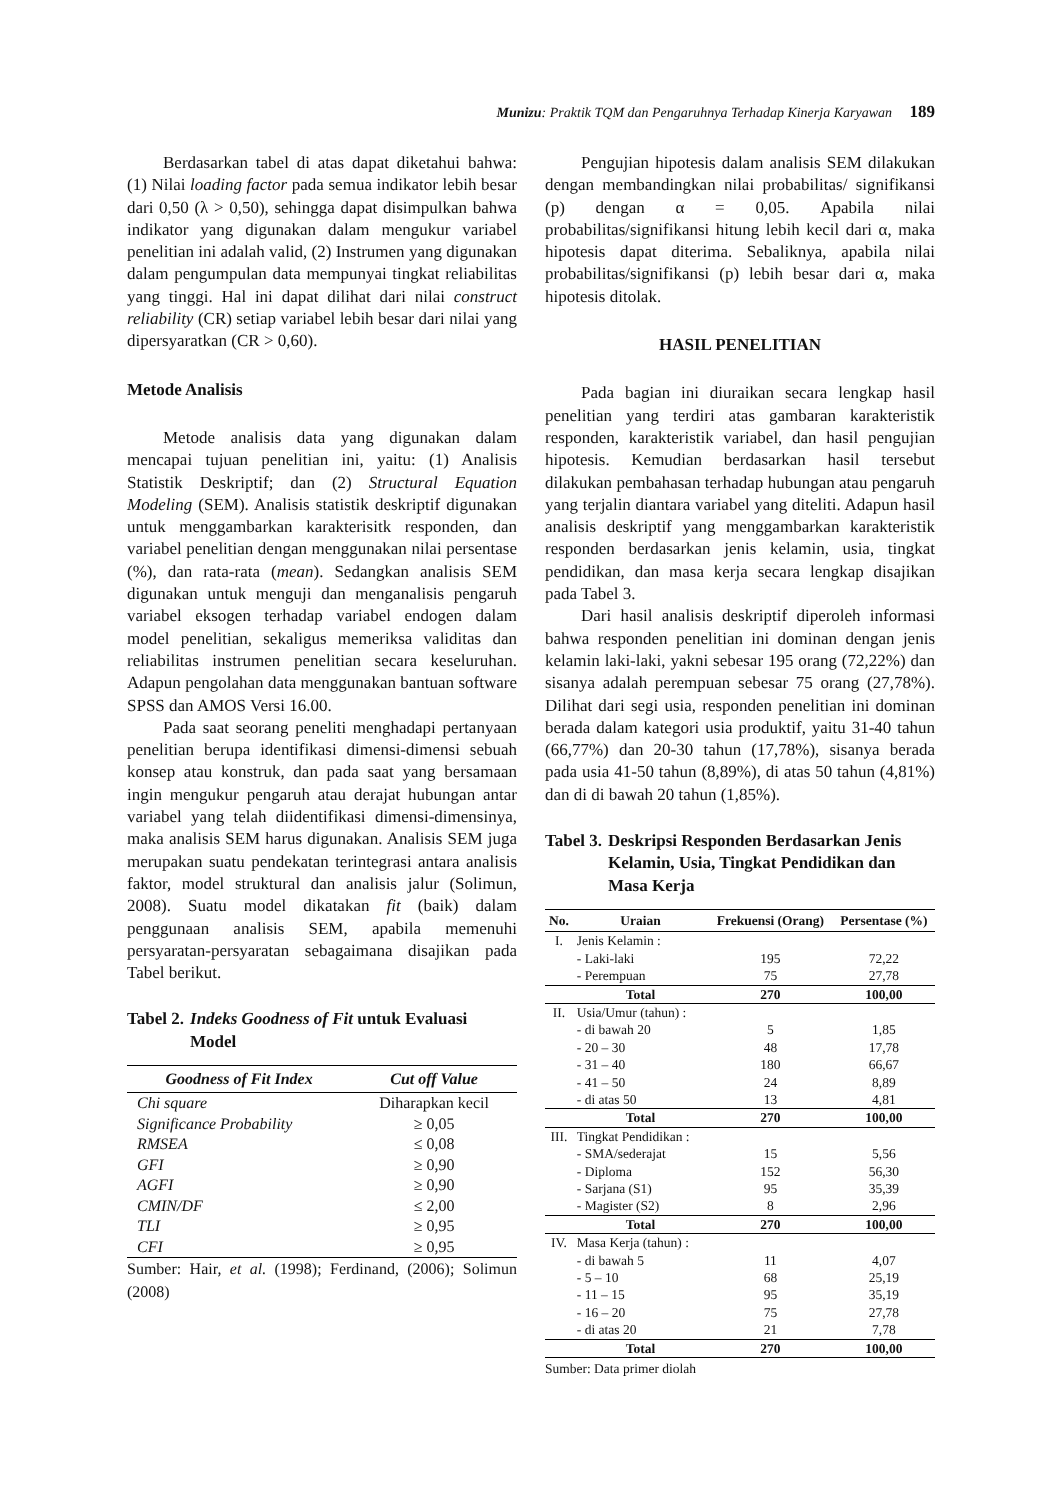Munizu: Praktik TQM dan Pengaruhnya Terhadap Kinerja Karyawan 189
Berdasarkan tabel di atas dapat diketahui bahwa: (1) Nilai loading factor pada semua indikator lebih besar dari 0,50 (λ > 0,50), sehingga dapat disimpulkan bahwa indikator yang digunakan dalam mengukur variabel penelitian ini adalah valid, (2) Instrumen yang digunakan dalam pengumpulan data mempunyai tingkat reliabilitas yang tinggi. Hal ini dapat dilihat dari nilai construct reliability (CR) setiap variabel lebih besar dari nilai yang dipersyaratkan (CR > 0,60).
Metode Analisis
Metode analisis data yang digunakan dalam mencapai tujuan penelitian ini, yaitu: (1) Analisis Statistik Deskriptif; dan (2) Structural Equation Modeling (SEM). Analisis statistik deskriptif digunakan untuk menggambarkan karakterisitk responden, dan variabel penelitian dengan menggunakan nilai persentase (%), dan rata-rata (mean). Sedangkan analisis SEM digunakan untuk menguji dan menganalisis pengaruh variabel eksogen terhadap variabel endogen dalam model penelitian, sekaligus memeriksa validitas dan reliabilitas instrumen penelitian secara keseluruhan. Adapun pengolahan data menggunakan bantuan software SPSS dan AMOS Versi 16.00.
Pada saat seorang peneliti menghadapi pertanyaan penelitian berupa identifikasi dimensi-dimensi sebuah konsep atau konstruk, dan pada saat yang bersamaan ingin mengukur pengaruh atau derajat hubungan antar variabel yang telah diidentifikasi dimensi-dimensinya, maka analisis SEM harus digunakan. Analisis SEM juga merupakan suatu pendekatan terintegrasi antara analisis faktor, model struktural dan analisis jalur (Solimun, 2008). Suatu model dikatakan fit (baik) dalam penggunaan analisis SEM, apabila memenuhi persyaratan-persyaratan sebagaimana disajikan pada Tabel berikut.
Tabel 2. Indeks Goodness of Fit untuk Evaluasi Model
| Goodness of Fit Index | Cut off Value |
| --- | --- |
| Chi square | Diharapkan kecil |
| Significance Probability | ≥ 0,05 |
| RMSEA | ≤ 0,08 |
| GFI | ≥ 0,90 |
| AGFI | ≥ 0,90 |
| CMIN/DF | ≤ 2,00 |
| TLI | ≥ 0,95 |
| CFI | ≥ 0,95 |
Sumber: Hair, et al. (1998); Ferdinand, (2006); Solimun (2008)
Pengujian hipotesis dalam analisis SEM dilakukan dengan membandingkan nilai probabilitas/ signifikansi (p) dengan α = 0,05. Apabila nilai probabilitas/signifikansi hitung lebih kecil dari α, maka hipotesis dapat diterima. Sebaliknya, apabila nilai probabilitas/signifikansi (p) lebih besar dari α, maka hipotesis ditolak.
HASIL PENELITIAN
Pada bagian ini diuraikan secara lengkap hasil penelitian yang terdiri atas gambaran karakteristik responden, karakteristik variabel, dan hasil pengujian hipotesis. Kemudian berdasarkan hasil tersebut dilakukan pembahasan terhadap hubungan atau pengaruh yang terjalin diantara variabel yang diteliti. Adapun hasil analisis deskriptif yang menggambarkan karakteristik responden berdasarkan jenis kelamin, usia, tingkat pendidikan, dan masa kerja secara lengkap disajikan pada Tabel 3.
Dari hasil analisis deskriptif diperoleh informasi bahwa responden penelitian ini dominan dengan jenis kelamin laki-laki, yakni sebesar 195 orang (72,22%) dan sisanya adalah perempuan sebesar 75 orang (27,78%). Dilihat dari segi usia, responden penelitian ini dominan berada dalam kategori usia produktif, yaitu 31-40 tahun (66,77%) dan 20-30 tahun (17,78%), sisanya berada pada usia 41-50 tahun (8,89%), di atas 50 tahun (4,81%) dan di di bawah 20 tahun (1,85%).
Tabel 3. Deskripsi Responden Berdasarkan Jenis Kelamin, Usia, Tingkat Pendidikan dan Masa Kerja
| No. | Uraian | Frekuensi (Orang) | Persentase (%) |
| --- | --- | --- | --- |
| I. | Jenis Kelamin : | | |
| | - Laki-laki | 195 | 72,22 |
| | - Perempuan | 75 | 27,78 |
| | Total | 270 | 100,00 |
| II. | Usia/Umur (tahun) : | | |
| | - di bawah 20 | 5 | 1,85 |
| | - 20 – 30 | 48 | 17,78 |
| | - 31 – 40 | 180 | 66,67 |
| | - 41 – 50 | 24 | 8,89 |
| | - di atas 50 | 13 | 4,81 |
| | Total | 270 | 100,00 |
| III. | Tingkat Pendidikan : | | |
| | - SMA/sederajat | 15 | 5,56 |
| | - Diploma | 152 | 56,30 |
| | - Sarjana (S1) | 95 | 35,39 |
| | - Magister (S2) | 8 | 2,96 |
| | Total | 270 | 100,00 |
| IV. | Masa Kerja (tahun) : | | |
| | - di bawah 5 | 11 | 4,07 |
| | - 5 – 10 | 68 | 25,19 |
| | - 11 – 15 | 95 | 35,19 |
| | - 16 – 20 | 75 | 27,78 |
| | - di atas 20 | 21 | 7,78 |
| | Total | 270 | 100,00 |
Sumber: Data primer diolah